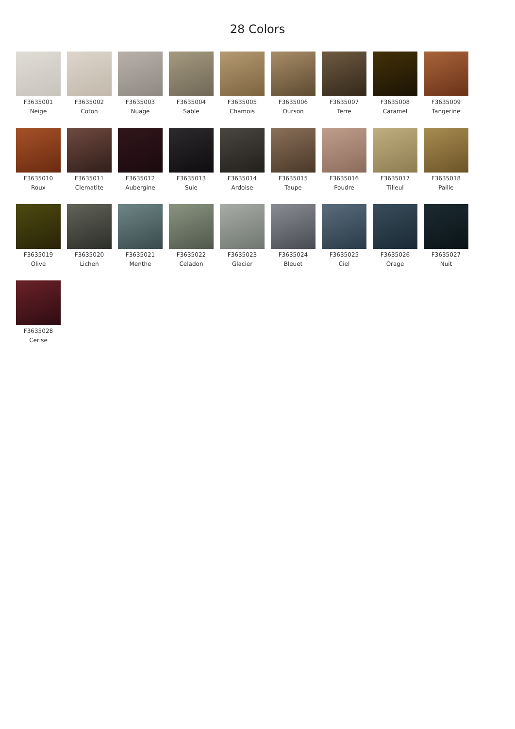28 Colors
F3635001
Neige
F3635002
Coton
F3635003
Nuage
F3635004
Sable
F3635005
Chamois
F3635006
Ourson
F3635007
Terre
F3635008
Caramel
F3635009
Tangerine
F3635010
Roux
F3635011
Clematite
F3635012
Aubergine
F3635013
Suie
F3635014
Ardoise
F3635015
Taupe
F3635016
Poudre
F3635017
Tilleul
F3635018
Paille
F3635019
Olive
F3635020
Lichen
F3635021
Menthe
F3635022
Celadon
F3635023
Glacier
F3635024
Bleuet
F3635025
Ciel
F3635026
Orage
F3635027
Nuit
F3635028
Cerise